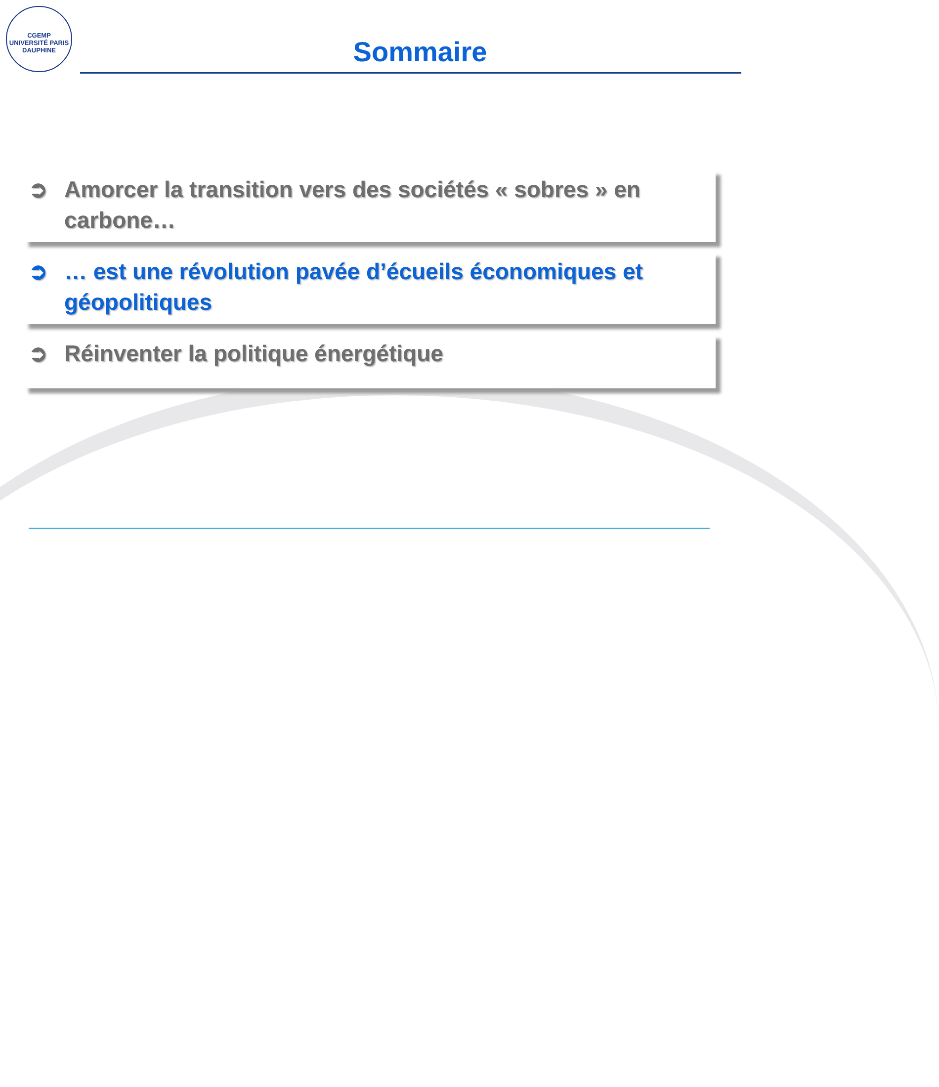CGEMP
UNIVERSITÉ PARIS DAUPHINE
Sommaire
➲ Amorcer la transition vers des sociétés « sobres » en carbone…
➲ … est une révolution pavée d’écueils économiques et géopolitiques
➲ Réinventer la politique énergétique